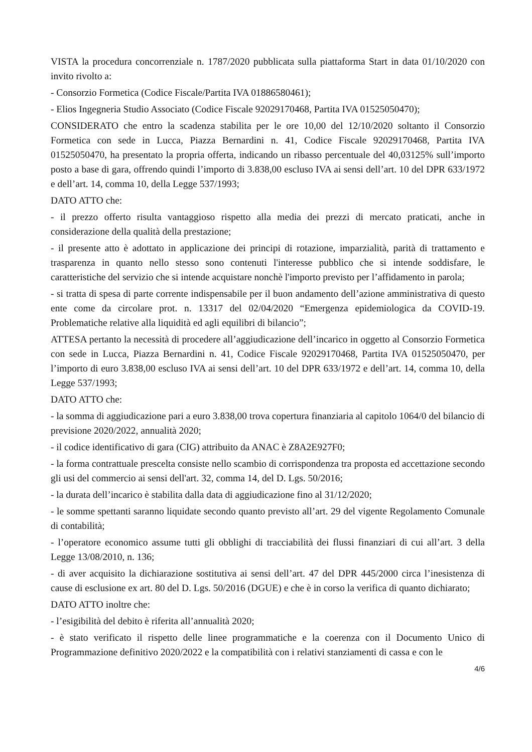VISTA la procedura concorrenziale n. 1787/2020 pubblicata sulla piattaforma Start in data 01/10/2020 con invito rivolto a:
- Consorzio Formetica (Codice Fiscale/Partita IVA 01886580461);
- Elios Ingegneria Studio Associato (Codice Fiscale 92029170468, Partita IVA 01525050470);
CONSIDERATO che entro la scadenza stabilita per le ore 10,00 del 12/10/2020 soltanto il Consorzio Formetica con sede in Lucca, Piazza Bernardini n. 41, Codice Fiscale 92029170468, Partita IVA 01525050470, ha presentato la propria offerta, indicando un ribasso percentuale del 40,03125% sull’importo posto a base di gara, offrendo quindi l’importo di 3.838,00 escluso IVA ai sensi dell’art. 10 del DPR 633/1972 e dell’art. 14, comma 10, della Legge 537/1993;
DATO ATTO che:
- il prezzo offerto risulta vantaggioso rispetto alla media dei prezzi di mercato praticati, anche in considerazione della qualità della prestazione;
- il presente atto è adottato in applicazione dei principi di rotazione, imparzialità, parità di trattamento e trasparenza in quanto nello stesso sono contenuti l'interesse pubblico che si intende soddisfare, le caratteristiche del servizio che si intende acquistare nonchè l'importo previsto per l’affidamento in parola;
- si tratta di spesa di parte corrente indispensabile per il buon andamento dell’azione amministrativa di questo ente come da circolare prot. n. 13317 del 02/04/2020 “Emergenza epidemiologica da COVID-19. Problematiche relative alla liquidità ed agli equilibri di bilancio”;
ATTESA pertanto la necessità di procedere all’aggiudicazione dell’incarico in oggetto al Consorzio Formetica con sede in Lucca, Piazza Bernardini n. 41, Codice Fiscale 92029170468, Partita IVA 01525050470, per l’importo di euro 3.838,00 escluso IVA ai sensi dell’art. 10 del DPR 633/1972 e dell’art. 14, comma 10, della Legge 537/1993;
DATO ATTO che:
- la somma di aggiudicazione pari a euro 3.838,00 trova copertura finanziaria al capitolo 1064/0 del bilancio di previsione 2020/2022, annualità 2020;
- il codice identificativo di gara (CIG) attribuito da ANAC è Z8A2E927F0;
- la forma contrattuale prescelta consiste nello scambio di corrispondenza tra proposta ed accettazione secondo gli usi del commercio ai sensi dell'art. 32, comma 14, del D. Lgs. 50/2016;
- la durata dell’incarico è stabilita dalla data di aggiudicazione fino al 31/12/2020;
- le somme spettanti saranno liquidate secondo quanto previsto all’art. 29 del vigente Regolamento Comunale di contabilità;
- l’operatore economico assume tutti gli obblighi di tracciabilità dei flussi finanziari di cui all’art. 3 della Legge 13/08/2010, n. 136;
- di aver acquisito la dichiarazione sostitutiva ai sensi dell’art. 47 del DPR 445/2000 circa l’inesistenza di cause di esclusione ex art. 80 del D. Lgs. 50/2016 (DGUE) e che è in corso la verifica di quanto dichiarato;
DATO ATTO inoltre che:
- l’esigibilità del debito è riferita all’annualità 2020;
- è stato verificato il rispetto delle linee programmatiche e la coerenza con il Documento Unico di Programmazione definitivo 2020/2022 e la compatibilità con i relativi stanziamenti di cassa e con le
4/6